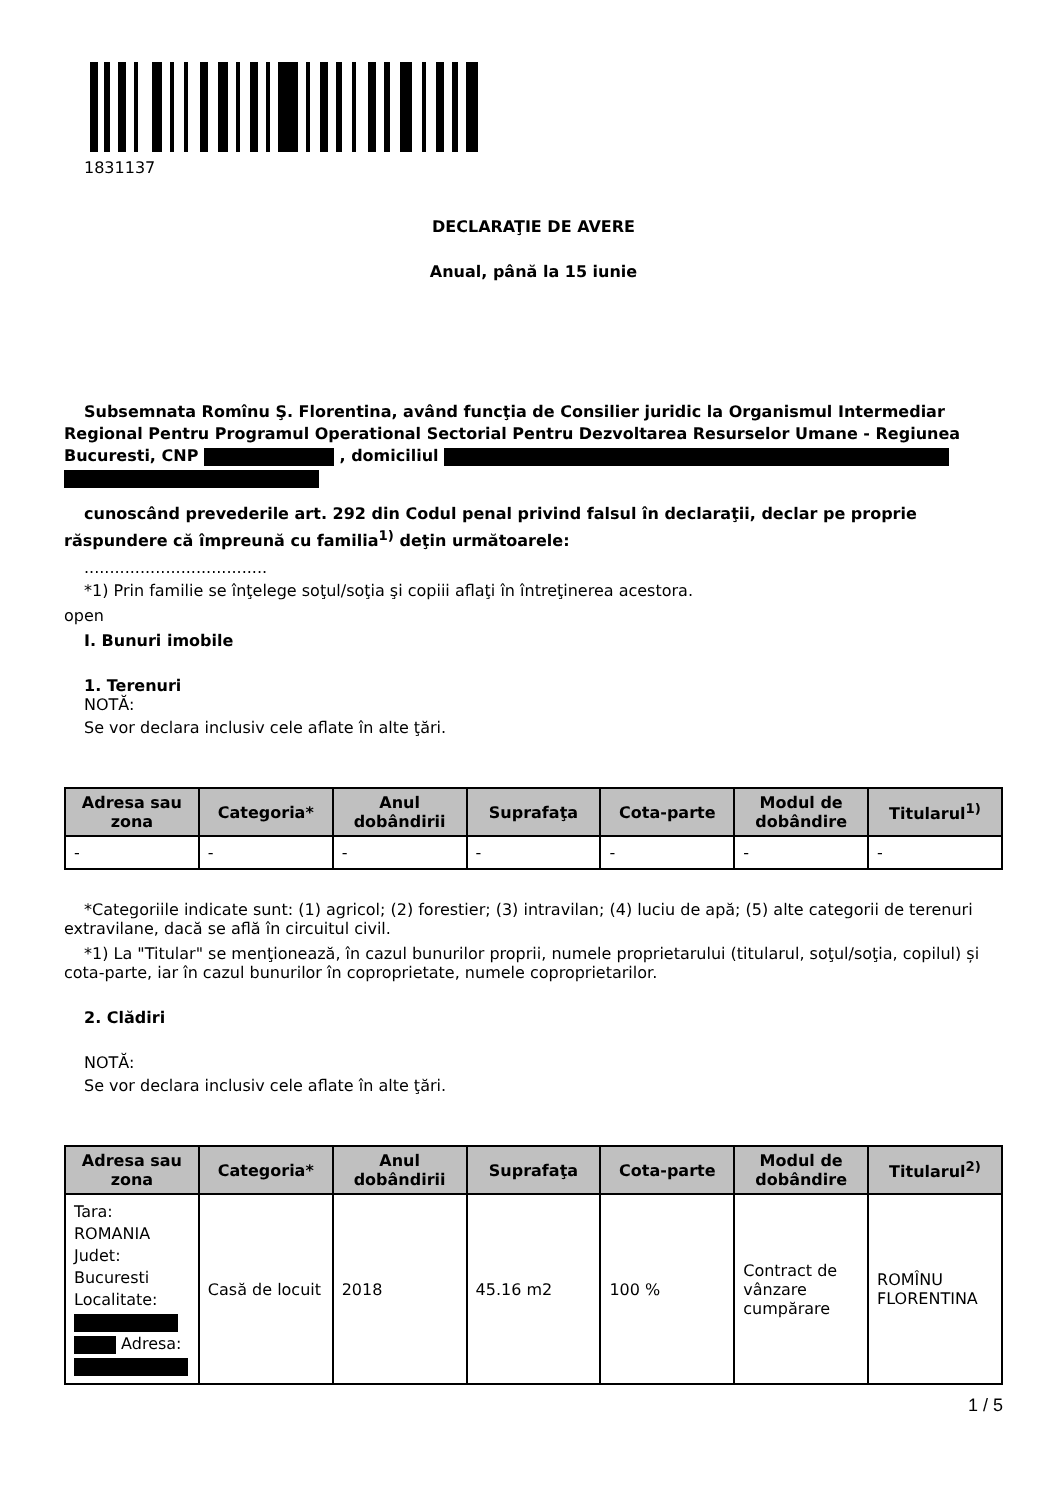1831137
DECLARAŢIE DE AVERE
Anual, până la 15 iunie
Subsemnata Romînu Ş. Florentina, având funcţia de Consilier juridic la Organismul Intermediar Regional Pentru Programul Operational Sectorial Pentru Dezvoltarea Resurselor Umane - Regiunea Bucuresti, CNP , domiciliul
cunoscând prevederile art. 292 din Codul penal privind falsul în declaraţii, declar pe proprie răspundere că împreună cu familia<sup>1)</sup> deţin următoarele:
....................................
*1) Prin familie se înţelege soţul/soţia şi copiii aflaţi în întreţinerea acestora.
open
I. Bunuri imobile
1. Terenuri
NOTĂ:
Se vor declara inclusiv cele aflate în alte ţări.
| Adresa sau zona | Categoria* | Anul dobândirii | Suprafaţa | Cota-parte | Modul de dobândire | Titularul<sup>1)</sup> |
| --- | --- | --- | --- | --- | --- | --- |
| - | - | - | - | - | - | - |
*Categoriile indicate sunt: (1) agricol; (2) forestier; (3) intravilan; (4) luciu de apă; (5) alte categorii de terenuri extravilane, dacă se află în circuitul civil.
*1) La "Titular" se menţionează, în cazul bunurilor proprii, numele proprietarului (titularul, soţul/soţia, copilul) și cota-parte, iar în cazul bunurilor în coproprietate, numele coproprietarilor.
2. Clădiri
NOTĂ:
Se vor declara inclusiv cele aflate în alte ţări.
| Adresa sau zona | Categoria* | Anul dobândirii | Suprafaţa | Cota-parte | Modul de dobândire | Titularul<sup>2)</sup> |
| --- | --- | --- | --- | --- | --- | --- |
| Tara: ROMANIA Judet: Bucuresti Localitate: Adresa: | Casă de locuit | 2018 | 45.16 m2 | 100 % | Contract de vânzare cumpărare | ROMÎNU FLORENTINA |
1 / 5